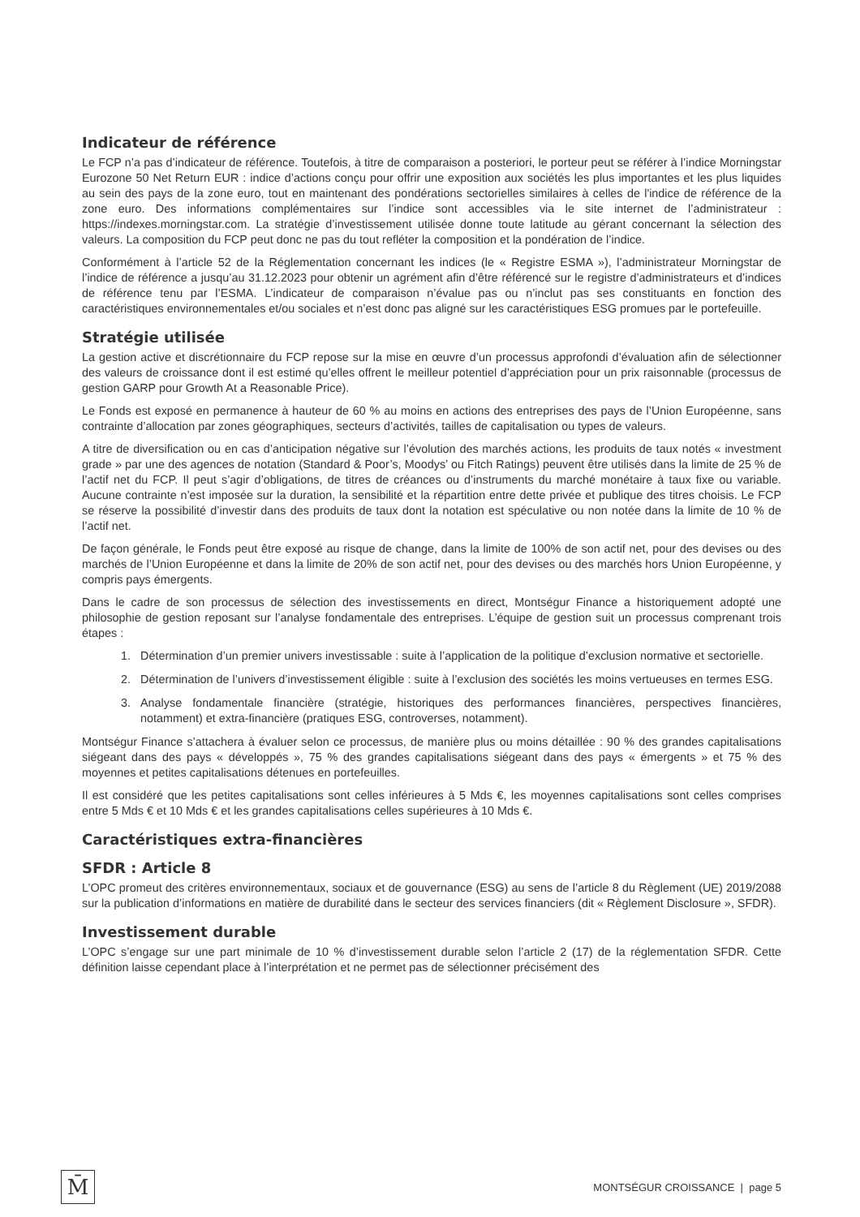Indicateur de référence
Le FCP n’a pas d’indicateur de référence. Toutefois, à titre de comparaison a posteriori, le porteur peut se référer à l’indice Morningstar Eurozone 50 Net Return EUR : indice d’actions conçu pour offrir une exposition aux sociétés les plus importantes et les plus liquides au sein des pays de la zone euro, tout en maintenant des pondérations sectorielles similaires à celles de l'indice de référence de la zone euro. Des informations complémentaires sur l’indice sont accessibles via le site internet de l’administrateur : https://indexes.morningstar.com. La stratégie d’investissement utilisée donne toute latitude au gérant concernant la sélection des valeurs. La composition du FCP peut donc ne pas du tout refléter la composition et la pondération de l’indice.
Conformément à l’article 52 de la Réglementation concernant les indices (le « Registre ESMA »), l’administrateur Morningstar de l’indice de référence a jusqu’au 31.12.2023 pour obtenir un agrément afin d’être référencé sur le registre d’administrateurs et d’indices de référence tenu par l’ESMA. L’indicateur de comparaison n’évalue pas ou n’inclut pas ses constituants en fonction des caractéristiques environnementales et/ou sociales et n’est donc pas aligné sur les caractéristiques ESG promues par le portefeuille.
Stratégie utilisée
La gestion active et discrétionnaire du FCP repose sur la mise en œuvre d’un processus approfondi d’évaluation afin de sélectionner des valeurs de croissance dont il est estimé qu’elles offrent le meilleur potentiel d’appréciation pour un prix raisonnable (processus de gestion GARP pour Growth At a Reasonable Price).
Le Fonds est exposé en permanence à hauteur de 60 % au moins en actions des entreprises des pays de l’Union Européenne, sans contrainte d’allocation par zones géographiques, secteurs d’activités, tailles de capitalisation ou types de valeurs.
A titre de diversification ou en cas d’anticipation négative sur l’évolution des marchés actions, les produits de taux notés « investment grade » par une des agences de notation (Standard & Poor’s, Moodys’ ou Fitch Ratings) peuvent être utilisés dans la limite de 25 % de l’actif net du FCP. Il peut s’agir d’obligations, de titres de créances ou d’instruments du marché monétaire à taux fixe ou variable. Aucune contrainte n’est imposée sur la duration, la sensibilité et la répartition entre dette privée et publique des titres choisis. Le FCP se réserve la possibilité d’investir dans des produits de taux dont la notation est spéculative ou non notée dans la limite de 10 % de l’actif net.
De façon générale, le Fonds peut être exposé au risque de change, dans la limite de 100% de son actif net, pour des devises ou des marchés de l’Union Européenne et dans la limite de 20% de son actif net, pour des devises ou des marchés hors Union Européenne, y compris pays émergents.
Dans le cadre de son processus de sélection des investissements en direct, Montségur Finance a historiquement adopté une philosophie de gestion reposant sur l’analyse fondamentale des entreprises. L’équipe de gestion suit un processus comprenant trois étapes :
1. Détermination d’un premier univers investissable : suite à l’application de la politique d’exclusion normative et sectorielle.
2. Détermination de l’univers d’investissement éligible : suite à l’exclusion des sociétés les moins vertueuses en termes ESG.
3. Analyse fondamentale financière (stratégie, historiques des performances financières, perspectives financières, notamment) et extra-financière (pratiques ESG, controverses, notamment).
Montségur Finance s’attachera à évaluer selon ce processus, de manière plus ou moins détaillée : 90 % des grandes capitalisations siégeant dans des pays « développés », 75 % des grandes capitalisations siégeant dans des pays « émergents » et 75 % des moyennes et petites capitalisations détenues en portefeuilles.
Il est considéré que les petites capitalisations sont celles inférieures à 5 Mds €, les moyennes capitalisations sont celles comprises entre 5 Mds € et 10 Mds € et les grandes capitalisations celles supérieures à 10 Mds €.
Caractéristiques extra-financières
SFDR : Article 8
L’OPC promeut des critères environnementaux, sociaux et de gouvernance (ESG) au sens de l’article 8 du Règlement (UE) 2019/2088 sur la publication d’informations en matière de durabilité dans le secteur des services financiers (dit « Règlement Disclosure », SFDR).
Investissement durable
L’OPC s’engage sur une part minimale de 10 % d’investissement durable selon l’article 2 (17) de la réglementation SFDR. Cette définition laisse cependant place à l’interprétation et ne permet pas de sélectionner précisément des
M̄
MONTSÉGUR CROISSANCE | page 5